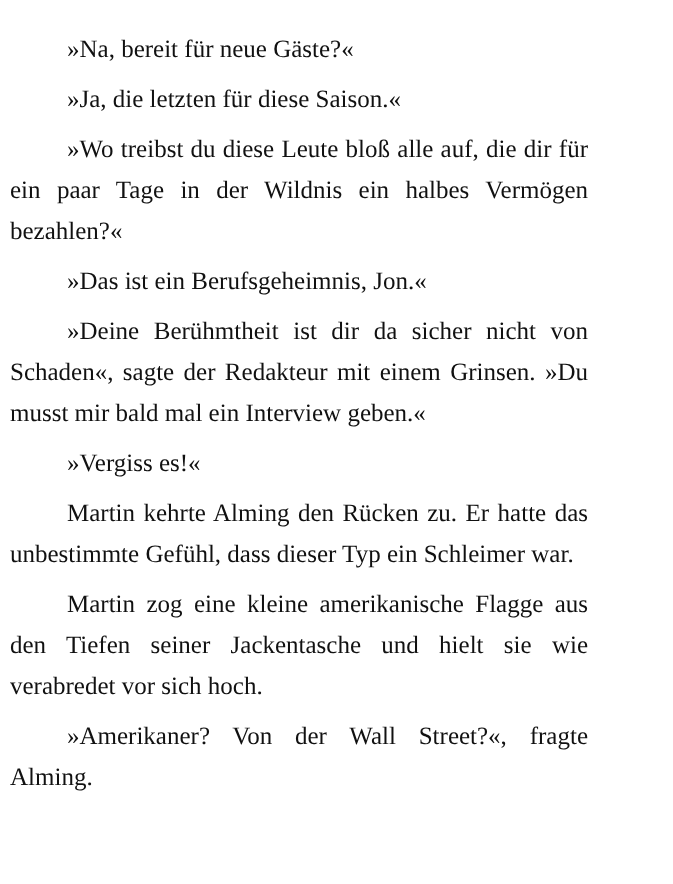»Na, bereit für neue Gäste?«
»Ja, die letzten für diese Saison.«
»Wo treibst du diese Leute bloß alle auf, die dir für ein paar Tage in der Wildnis ein halbes Vermögen bezahlen?«
»Das ist ein Berufsgeheimnis, Jon.«
»Deine Berühmtheit ist dir da sicher nicht von Schaden«, sagte der Redakteur mit einem Grinsen. »Du musst mir bald mal ein Interview geben.«
»Vergiss es!«
Martin kehrte Alming den Rücken zu. Er hatte das unbestimmte Gefühl, dass dieser Typ ein Schleimer war.
Martin zog eine kleine amerikanische Flagge aus den Tiefen seiner Jackentasche und hielt sie wie verabredet vor sich hoch.
»Amerikaner? Von der Wall Street?«, fragte Alming.